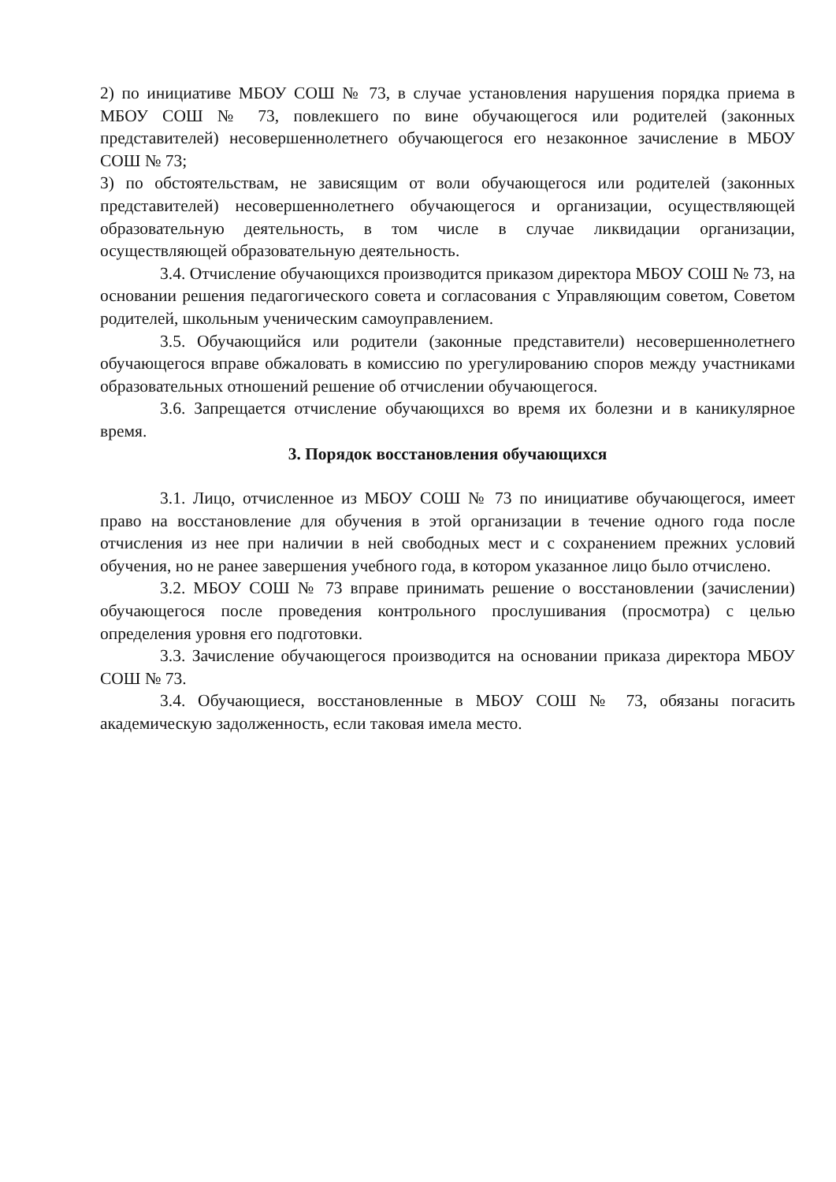2) по инициативе МБОУ СОШ № 73, в случае установления нарушения порядка приема в МБОУ СОШ № 73, повлекшего по вине обучающегося или родителей (законных представителей) несовершеннолетнего обучающегося его незаконное зачисление в МБОУ СОШ № 73;
3) по обстоятельствам, не зависящим от воли обучающегося или родителей (законных представителей) несовершеннолетнего обучающегося и организации, осуществляющей образовательную деятельность, в том числе в случае ликвидации организации, осуществляющей образовательную деятельность.
3.4. Отчисление обучающихся производится приказом директора МБОУ СОШ № 73, на основании решения педагогического совета и согласования с Управляющим советом, Советом родителей, школьным ученическим самоуправлением.
3.5. Обучающийся или родители (законные представители) несовершеннолетнего обучающегося вправе обжаловать в комиссию по урегулированию споров между участниками образовательных отношений решение об отчислении обучающегося.
3.6. Запрещается отчисление обучающихся во время их болезни и в каникулярное время.
3. Порядок восстановления обучающихся
3.1. Лицо, отчисленное из МБОУ СОШ № 73 по инициативе обучающегося, имеет право на восстановление для обучения в этой организации в течение одного года после отчисления из нее при наличии в ней свободных мест и с сохранением прежних условий обучения, но не ранее завершения учебного года, в котором указанное лицо было отчислено.
3.2. МБОУ СОШ № 73 вправе принимать решение о восстановлении (зачислении) обучающегося после проведения контрольного прослушивания (просмотра) с целью определения уровня его подготовки.
3.3. Зачисление обучающегося производится на основании приказа директора МБОУ СОШ № 73.
3.4. Обучающиеся, восстановленные в МБОУ СОШ № 73, обязаны погасить академическую задолженность, если таковая имела место.